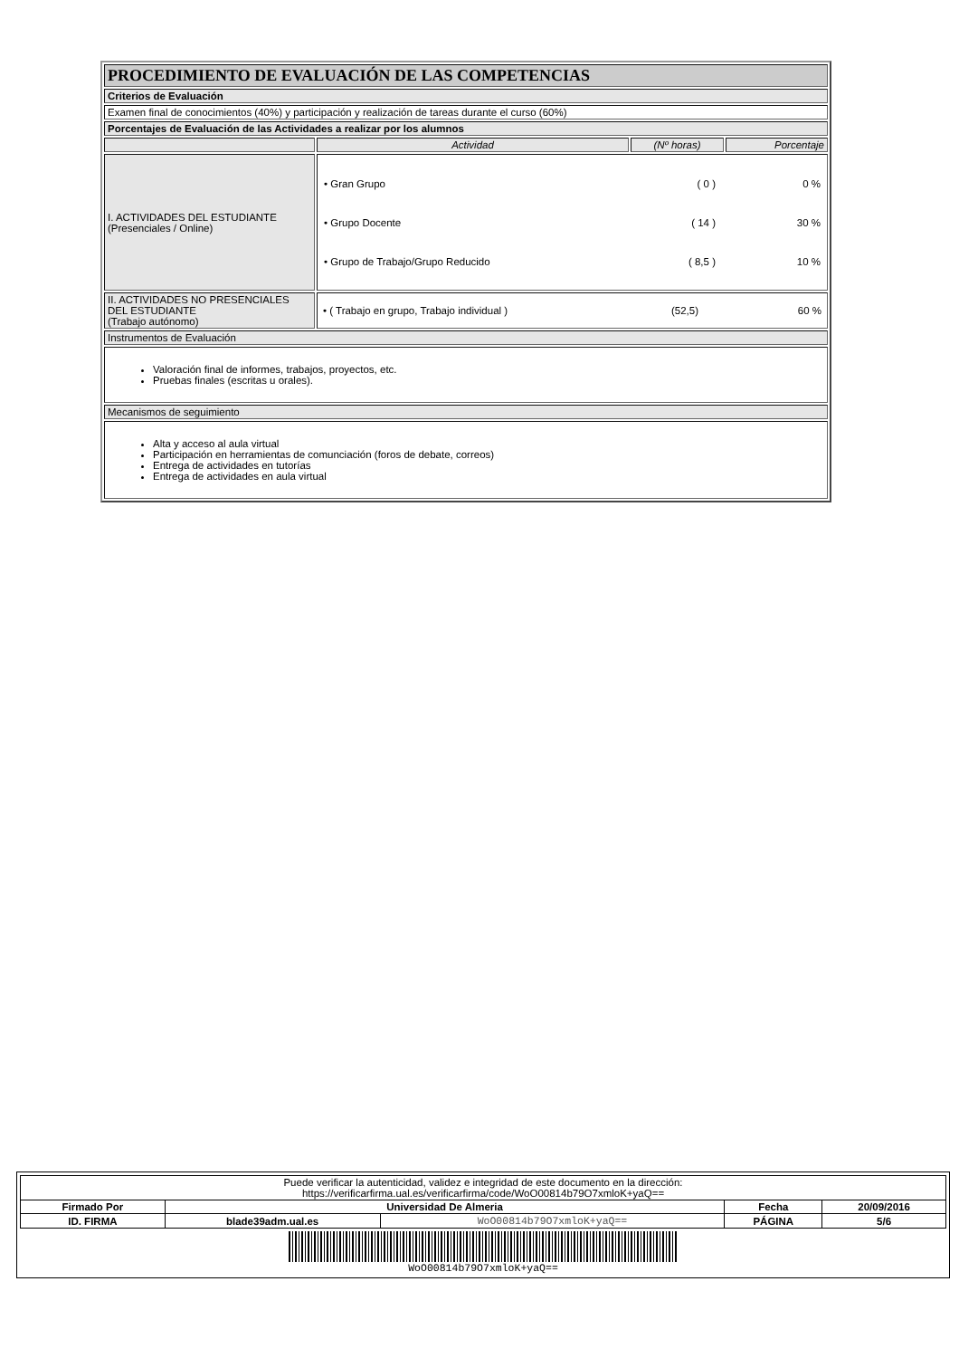| PROCEDIMIENTO DE EVALUACIÓN DE LAS COMPETENCIAS | | | |
| Criterios de Evaluación | | | |
| Examen final de conocimientos (40%) y participación y realización de tareas durante el curso (60%) | | | |
| Porcentajes de Evaluación de las Actividades a realizar por los alumnos | | | |
| | Actividad | (Nº horas) | Porcentaje |
| I. ACTIVIDADES DEL ESTUDIANTE (Presenciales / Online) | / • Gran Grupo / ( 0 ) / 0 % / / • Grupo Docente / ( 14 ) / 30 % / / • Grupo de Trabajo/Grupo Reducido / ( 8,5 ) / 10 % / | | |
| II. ACTIVIDADES NO PRESENCIALES DEL ESTUDIANTE (Trabajo autónomo) | / • ( Trabajo en grupo, Trabajo individual ) / (52,5) / 60 % / | | |
| Instrumentos de Evaluación | | | |
| Valoración final de informes, trabajos, proyectos, etc. Pruebas finales (escritas u orales). | | | |
| Mecanismos de seguimiento | | | |
| Alta y acceso al aula virtual Participación en herramientas de comunciación (foros de debate, correos) Entrega de actividades en tutorías Entrega de actividades en aula virtual | | | |
| Puede verificar la autenticidad, validez e integridad de este documento en la dirección: https://verificarfirma.ual.es/verificarfirma/code/WoO00814b79O7xmloK+yaQ== | | | | |
| Firmado Por | Universidad De Almeria | | Fecha | 20/09/2016 |
| ID. FIRMA | blade39adm.ual.es | WoO00814b79O7xmloK+yaQ== | PÁGINA | 5/6 |
| WoO00814b79O7xmloK+yaQ== | | | | |